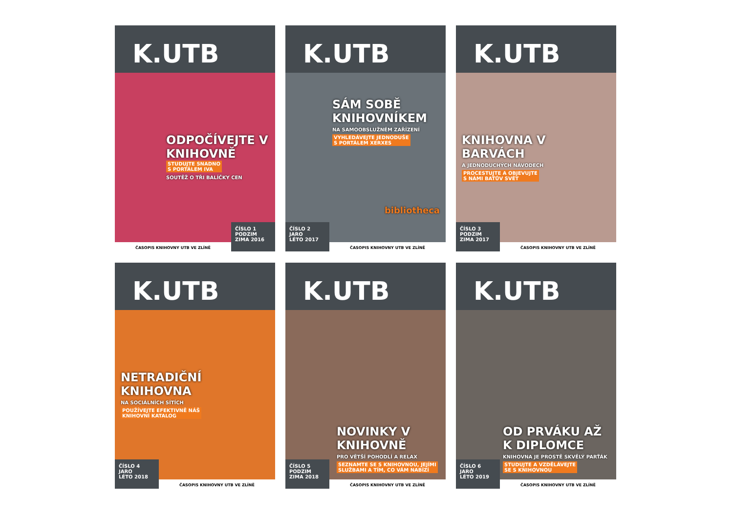K.UTB
ODPOČÍVEJTE V KNIHOVNĚ
STUDUJTE SNADNO
S PORTÁLEM IVA
SOUTĚŽ O TŘI BALÍČKY CEN
ČASOPIS KNIHOVNY UTB VE ZLÍNĚ
ČÍSLO 1
PODZIM
ZIMA 2016
K.UTB
SÁM SOBĚ KNIHOVNÍKEM
NA SAMOOBSLUŽNÉM ZAŘÍZENÍ
VYHLEDÁVEJTE JEDNODUŠE
S PORTÁLEM XERXES
bibliotheca
ČÍSLO 2
JARO
LÉTO 2017
ČASOPIS KNIHOVNY UTB VE ZLÍNĚ
K.UTB
KNIHOVNA V BARVÁCH
A JEDNODUCHÝCH NÁVODECH
PROCESTUJTE A OBJEVUJTE
S NÁMI BAŤŮV SVĚT
ČÍSLO 3
PODZIM
ZIMA 2017
ČASOPIS KNIHOVNY UTB VE ZLÍNĚ
K.UTB
NETRADIČNÍ KNIHOVNA
NA SOCIÁLNÍCH SÍTÍCH
POUŽÍVEJTE EFEKTIVNĚ NÁŠ
KNIHOVNÍ KATALOG
ČÍSLO 4
JARO
LÉTO 2018
ČASOPIS KNIHOVNY UTB VE ZLÍNĚ
K.UTB
NOVINKY V KNIHOVNĚ
PRO VĚTŠÍ POHODLÍ A RELAX
SEZNAMTE SE S KNIHOVNOU, JEJÍMI
SLUŽBAMI A TÍM, CO VÁM NABÍZÍ
ČÍSLO 5
PODZIM
ZIMA 2018
ČASOPIS KNIHOVNY UTB VE ZLÍNĚ
K.UTB
OD PRVÁKU AŽ K DIPLOMCE
KNIHOVNA JE PROSTĚ SKVĚLÝ PARŤÁK
STUDUJTE A VZDĚLÁVEJTE
SE S KNIHOVNOU
ČÍSLO 6
JARO
LÉTO 2019
ČASOPIS KNIHOVNY UTB VE ZLÍNĚ